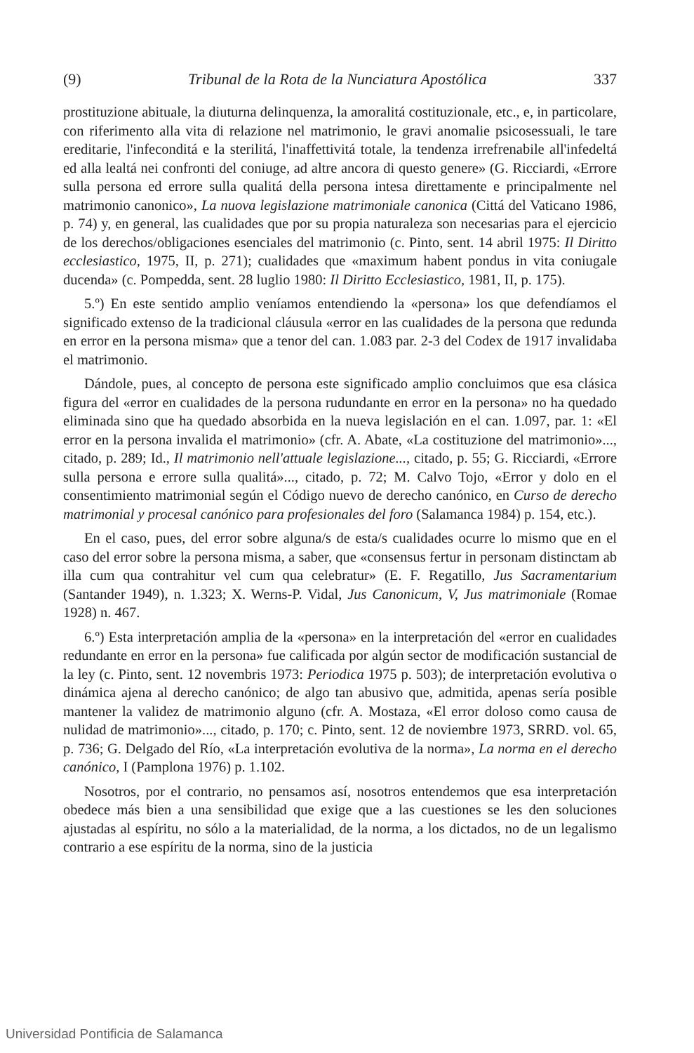(9) Tribunal de la Rota de la Nunciatura Apostólica 337
prostituzione abituale, la diuturna delinquenza, la amoralitá costituzionale, etc., e, in particolare, con riferimento alla vita di relazione nel matrimonio, le gravi anomalie psicosessuali, le tare ereditarie, l'infeconditá e la sterilitá, l'inaffettivitá totale, la tendenza irrefrenabile all'infedeltá ed alla lealtá nei confronti del coniuge, ad altre ancora di questo genere» (G. Ricciardi, «Errore sulla persona ed errore sulla qualitá della persona intesa direttamente e principalmente nel matrimonio canonico», La nuova legislazione matrimoniale canonica (Cittá del Vaticano 1986, p. 74) y, en general, las cualidades que por su propia naturaleza son necesarias para el ejercicio de los derechos/obligaciones esenciales del matrimonio (c. Pinto, sent. 14 abril 1975: Il Diritto ecclesiastico, 1975, II, p. 271); cualidades que «maximum habent pondus in vita coniugale ducenda» (c. Pompedda, sent. 28 luglio 1980: Il Diritto Ecclesiastico, 1981, II, p. 175).
5.º) En este sentido amplio veníamos entendiendo la «persona» los que defendíamos el significado extenso de la tradicional cláusula «error en las cualidades de la persona que redunda en error en la persona misma» que a tenor del can. 1.083 par. 2-3 del Codex de 1917 invalidaba el matrimonio.
Dándole, pues, al concepto de persona este significado amplio concluimos que esa clásica figura del «error en cualidades de la persona rudundante en error en la persona» no ha quedado eliminada sino que ha quedado absorbida en la nueva legislación en el can. 1.097, par. 1: «El error en la persona invalida el matrimonio» (cfr. A. Abate, «La costituzione del matrimonio»..., citado, p. 289; Id., Il matrimonio nell'attuale legislazione..., citado, p. 55; G. Ricciardi, «Errore sulla persona e errore sulla qualitá»..., citado, p. 72; M. Calvo Tojo, «Error y dolo en el consentimiento matrimonial según el Código nuevo de derecho canónico, en Curso de derecho matrimonial y procesal canónico para profesionales del foro (Salamanca 1984) p. 154, etc.).
En el caso, pues, del error sobre alguna/s de esta/s cualidades ocurre lo mismo que en el caso del error sobre la persona misma, a saber, que «consensus fertur in personam distinctam ab illa cum qua contrahitur vel cum qua celebratur» (E. F. Regatillo, Jus Sacramentarium (Santander 1949), n. 1.323; X. Werns-P. Vidal, Jus Canonicum, V, Jus matrimoniale (Romae 1928) n. 467.
6.º) Esta interpretación amplia de la «persona» en la interpretación del «error en cualidades redundante en error en la persona» fue calificada por algún sector de modificación sustancial de la ley (c. Pinto, sent. 12 novembris 1973: Periodica 1975 p. 503); de interpretación evolutiva o dinámica ajena al derecho canónico; de algo tan abusivo que, admitida, apenas sería posible mantener la validez de matrimonio alguno (cfr. A. Mostaza, «El error doloso como causa de nulidad de matrimonio»..., citado, p. 170; c. Pinto, sent. 12 de noviembre 1973, SRRD. vol. 65, p. 736; G. Delgado del Río, «La interpretación evolutiva de la norma», La norma en el derecho canónico, I (Pamplona 1976) p. 1.102.
Nosotros, por el contrario, no pensamos así, nosotros entendemos que esa interpretación obedece más bien a una sensibilidad que exige que a las cuestiones se les den soluciones ajustadas al espíritu, no sólo a la materialidad, de la norma, a los dictados, no de un legalismo contrario a ese espíritu de la norma, sino de la justicia
Universidad Pontificia de Salamanca